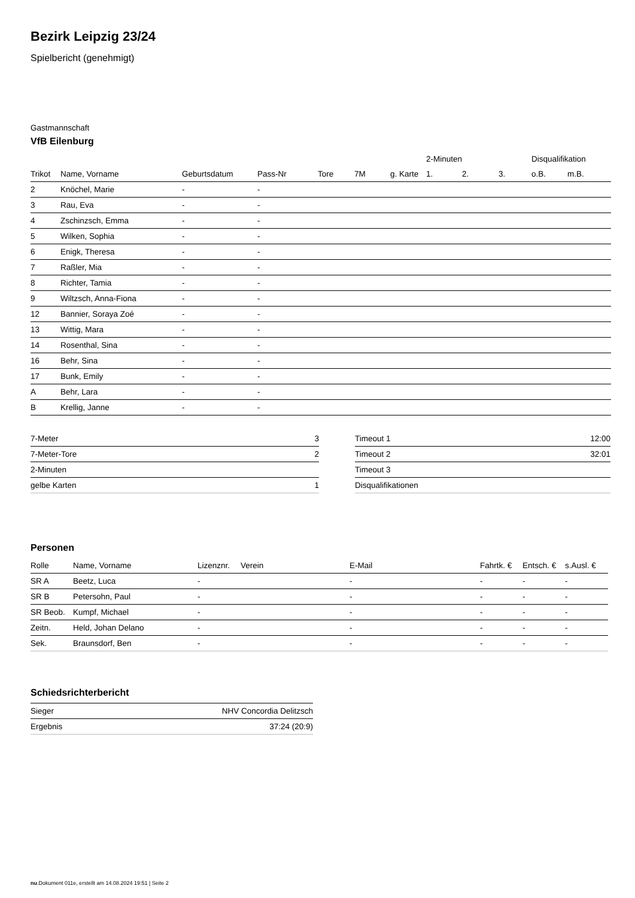Bezirk Leipzig 23/24
Spielbericht (genehmigt)
Gastmannschaft
VfB Eilenburg
| | | | | | | | 2-Minuten | | | Disqualifikation | |
| --- | --- | --- | --- | --- | --- | --- | --- | --- | --- | --- | --- |
| Trikot | Name, Vorname | Geburtsdatum | Pass-Nr | Tore | 7M | g. Karte | 1. | 2. | 3. | o.B. | m.B. |
| 2 | Knöchel, Marie | - | - | | | | | | | | |
| 3 | Rau, Eva | - | - | | | | | | | | |
| 4 | Zschinzsch, Emma | - | - | | | | | | | | |
| 5 | Wilken, Sophia | - | - | | | | | | | | |
| 6 | Enigk, Theresa | - | - | | | | | | | | |
| 7 | Raßler, Mia | - | - | | | | | | | | |
| 8 | Richter, Tamia | - | - | | | | | | | | |
| 9 | Wiltzsch, Anna-Fiona | - | - | | | | | | | | |
| 12 | Bannier, Soraya Zoé | - | - | | | | | | | | |
| 13 | Wittig, Mara | - | - | | | | | | | | |
| 14 | Rosenthal, Sina | - | - | | | | | | | | |
| 16 | Behr, Sina | - | - | | | | | | | | |
| 17 | Bunk, Emily | - | - | | | | | | | | |
| A | Behr, Lara | - | - | | | | | | | | |
| B | Krellig, Janne | - | - | | | | | | | | |
| 7-Meter | 3 |
| 7-Meter-Tore | 2 |
| 2-Minuten | |
| gelbe Karten | 1 |
| Timeout 1 | 12:00 |
| Timeout 2 | 32:01 |
| Timeout 3 | |
| Disqualifikationen | |
Personen
| Rolle | Name, Vorname | Lizenznr. | Verein | E-Mail | Fahrtk. € | Entsch. € | s.Ausl. € |
| --- | --- | --- | --- | --- | --- | --- | --- |
| SR A | Beetz, Luca | - | | - | - | - | - |
| SR B | Petersohn, Paul | - | | - | - | - | - |
| SR Beob. | Kumpf, Michael | - | | - | - | - | - |
| Zeitn. | Held, Johan Delano | - | | - | - | - | - |
| Sek. | Braunsdorf, Ben | - | | - | - | - | - |
Schiedsrichterbericht
| Sieger | NHV Concordia Delitzsch |
| Ergebnis | 37:24 (20:9) |
nu.Dokument 011e, erstellt am 14.08.2024 19:51 | Seite 2